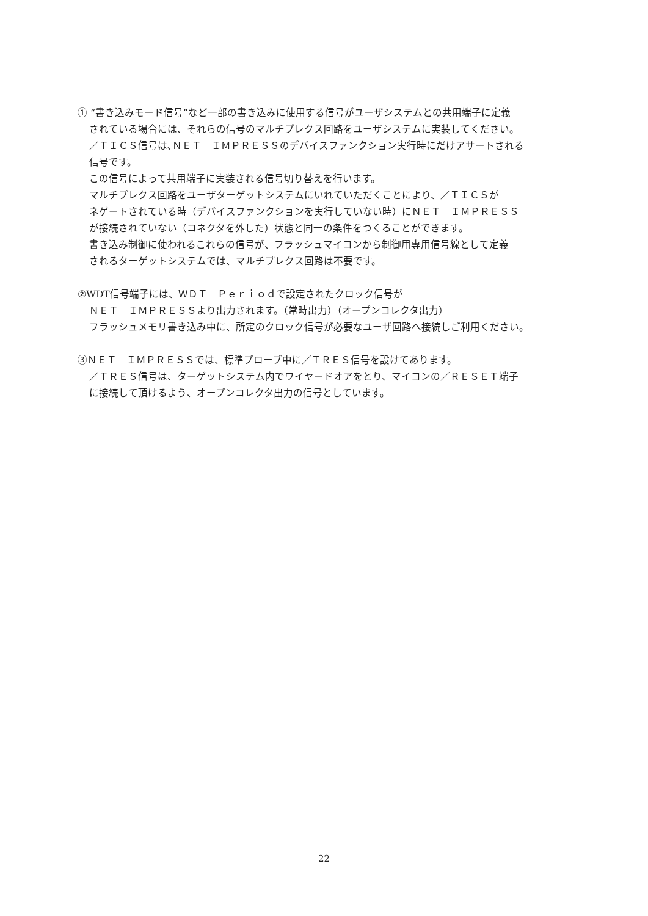① “書き込みモード信号”など一部の書き込みに使用する信号がユーザシステムとの共用端子に定義
されている場合には、それらの信号のマルチプレクス回路をユーザシステムに実装してください。
／ＴＩＣＳ信号は､ＮＥＴ　ＩＭＰＲＥＳＳのデバイスファンクション実行時にだけアサートされる
信号です。
この信号によって共用端子に実装される信号切り替えを行います。
マルチプレクス回路をユーザターゲットシステムにいれていただくことにより、／ＴＩＣＳが
ネゲートされている時（デバイスファンクションを実行していない時）にＮＥＴ　ＩＭＰＲＥＳＳ
が接続されていない（コネクタを外した）状態と同一の条件をつくることができます。
書き込み制御に使われるこれらの信号が、フラッシュマイコンから制御用専用信号線として定義
されるターゲットシステムでは、マルチプレクス回路は不要です。
②WDT信号端子には、ＷＤＴ　Ｐｅｒｉｏｄで設定されたクロック信号が
ＮＥＴ　ＩＭＰＲＥＳＳより出力されます。（常時出力）（オープンコレクタ出力）
フラッシュメモリ書き込み中に、所定のクロック信号が必要なユーザ回路へ接続しご利用ください。
③ＮＥＴ　ＩＭＰＲＥＳＳでは、標準プローブ中に／ＴＲＥＳ信号を設けてあります。
／ＴＲＥＳ信号は、ターゲットシステム内でワイヤードオアをとり、マイコンの／ＲＥＳＥＴ端子
に接続して頂けるよう、オープンコレクタ出力の信号としています。
22